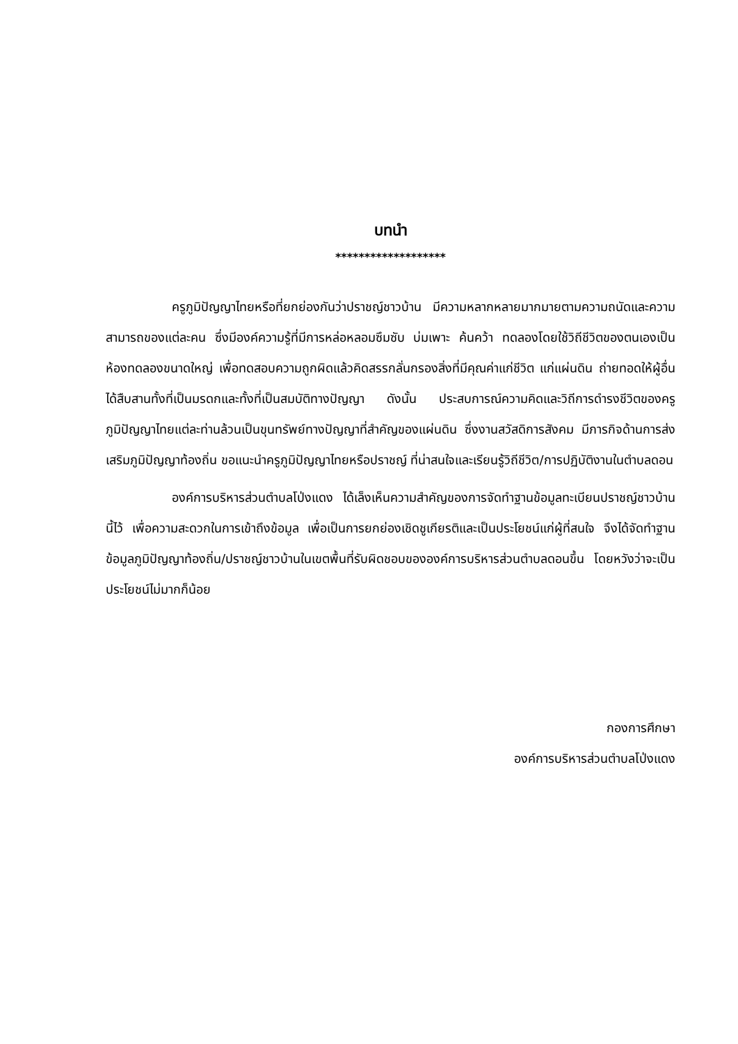บทนำ
*******************
ครูภูมิปัญญาไทยหรือที่ยกย่องกันว่าปราชญ์ชาวบ้าน มีความหลากหลายมากมายตามความถนัดและความสามารถของแต่ละคน ซึ่งมีองค์ความรู้ที่มีการหล่อหลอมซึมซับ บ่มเพาะ ค้นคว้า ทดลองโดยใช้วิถีชีวิตของตนเองเป็นห้องทดลองขนาดใหญ่ เพื่อทดสอบความถูกผิดแล้วคิดสรรกลั่นกรองสิ่งที่มีคุณค่าแก่ชีวิต แก่แผ่นดิน ถ่ายทอดให้ผู้อื่นได้สืบสานทั้งที่เป็นมรดกและทั้งที่เป็นสมบัติทางปัญญา ดังนั้น ประสบการณ์ความคิดและวิถีการดำรงชีวิตของครูภูมิปัญญาไทยแต่ละท่านล้วนเป็นขุนทรัพย์ทางปัญญาที่สำคัญของแผ่นดิน ซึ่งงานสวัสดิการสังคม มีภารกิจด้านการส่งเสริมภูมิปัญญาท้องถิ่น ขอแนะนำครูภูมิปัญญาไทยหรือปราชญ์ ที่น่าสนใจและเรียนรู้วิถีชีวิต/การปฏิบัติงานในตำบลดอน
องค์การบริหารส่วนตำบลโป่งแดง ได้เล็งเห็นความสำคัญของการจัดทำฐานข้อมูลทะเบียนปราชญ์ชาวบ้านนี้ไว้ เพื่อความสะดวกในการเข้าถึงข้อมูล เพื่อเป็นการยกย่องเชิดชูเกียรติและเป็นประโยชน์แก่ผู้ที่สนใจ จึงได้จัดทำฐานข้อมูลภูมิปัญญาท้องถิ่น/ปราชญ์ชาวบ้านในเขตพื้นที่รับผิดชอบขององค์การบริหารส่วนตำบลดอนขึ้น โดยหวังว่าจะเป็นประโยชน์ไม่มากก็น้อย
กองการศึกษา
องค์การบริหารส่วนตำบลโป่งแดง